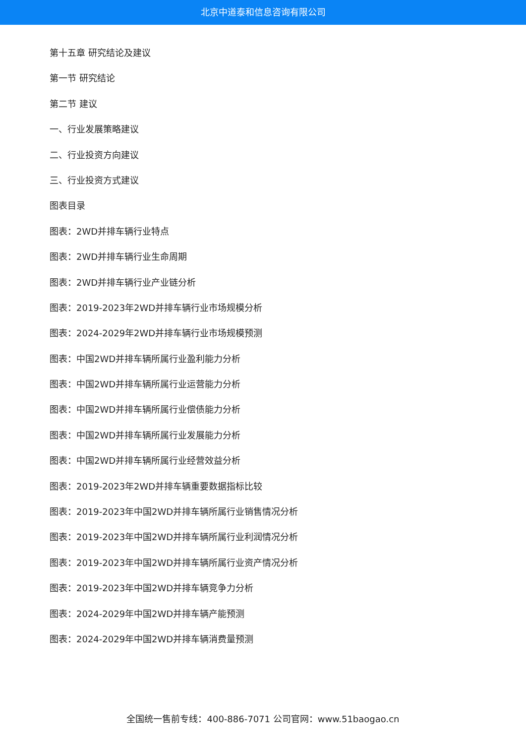北京中道泰和信息咨询有限公司
第十五章 研究结论及建议
第一节 研究结论
第二节 建议
一、行业发展策略建议
二、行业投资方向建议
三、行业投资方式建议
图表目录
图表：2WD并排车辆行业特点
图表：2WD并排车辆行业生命周期
图表：2WD并排车辆行业产业链分析
图表：2019-2023年2WD并排车辆行业市场规模分析
图表：2024-2029年2WD并排车辆行业市场规模预测
图表：中国2WD并排车辆所属行业盈利能力分析
图表：中国2WD并排车辆所属行业运营能力分析
图表：中国2WD并排车辆所属行业偿债能力分析
图表：中国2WD并排车辆所属行业发展能力分析
图表：中国2WD并排车辆所属行业经营效益分析
图表：2019-2023年2WD并排车辆重要数据指标比较
图表：2019-2023年中国2WD并排车辆所属行业销售情况分析
图表：2019-2023年中国2WD并排车辆所属行业利润情况分析
图表：2019-2023年中国2WD并排车辆所属行业资产情况分析
图表：2019-2023年中国2WD并排车辆竞争力分析
图表：2024-2029年中国2WD并排车辆产能预测
图表：2024-2029年中国2WD并排车辆消费量预测
全国统一售前专线：400-886-7071 公司官网：www.51baogao.cn